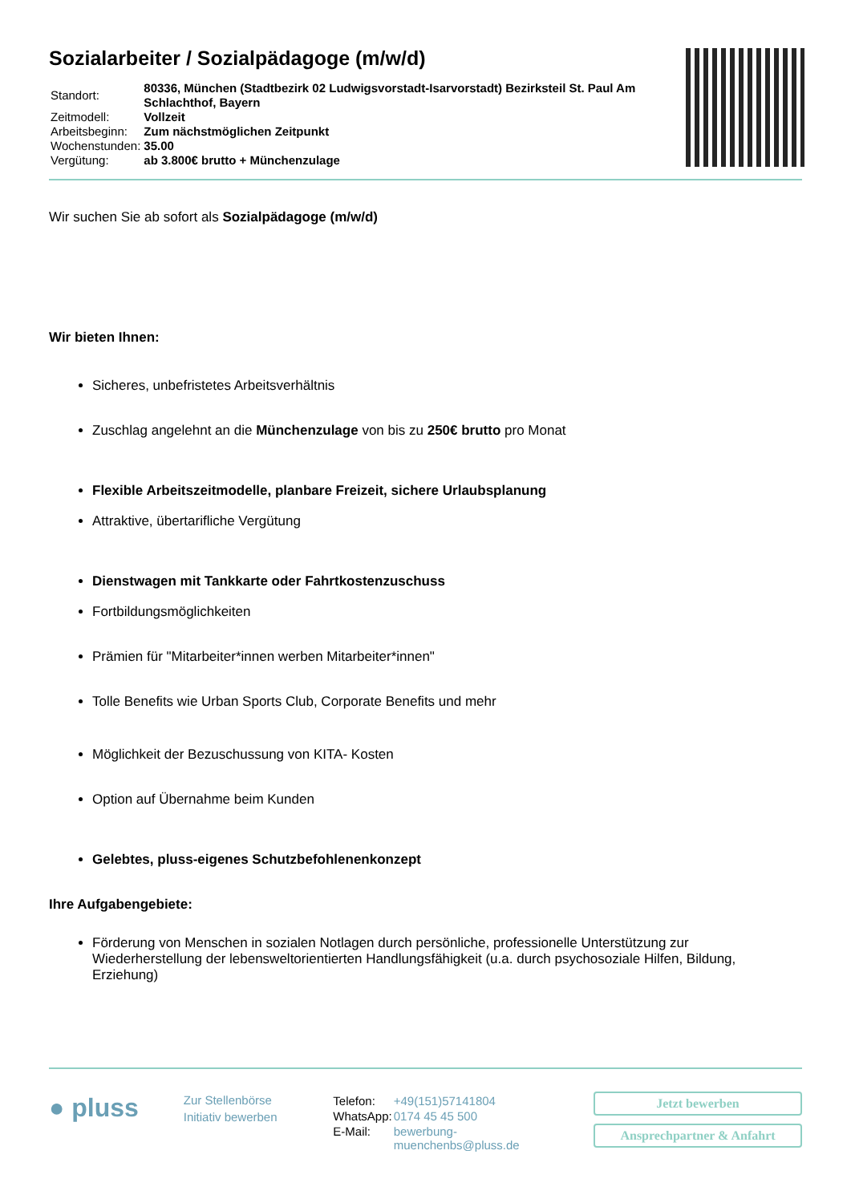Sozialarbeiter / Sozialpädagoge (m/w/d)
| Standort: | 80336, München (Stadtbezirk 02 Ludwigsvorstadt-Isarvorstadt) Bezirksteil St. Paul Am Schlachthof, Bayern |
| Zeitmodell: | Vollzeit |
| Arbeitsbeginn: | Zum nächstmöglichen Zeitpunkt |
| Wochenstunden: | 35.00 |
| Vergütung: | ab 3.800€ brutto + Münchenzulage |
Wir suchen Sie ab sofort als Sozialpädagoge (m/w/d)
Wir bieten Ihnen:
Sicheres, unbefristetes Arbeitsverhältnis
Zuschlag angelehnt an die Münchenzulage von bis zu 250€ brutto pro Monat
Flexible Arbeitszeitmodelle, planbare Freizeit, sichere Urlaubsplanung
Attraktive, übertarifliche Vergütung
Dienstwagen mit Tankkarte oder Fahrtkostenzuschuss
Fortbildungsmöglichkeiten
Prämien für "Mitarbeiter*innen werben Mitarbeiter*innen"
Tolle Benefits wie Urban Sports Club, Corporate Benefits und mehr
Möglichkeit der Bezuschussung von KITA- Kosten
Option auf Übernahme beim Kunden
Gelebtes, pluss-eigenes Schutzbefohlenenkonzept
Ihre Aufgabengebiete:
Förderung von Menschen in sozialen Notlagen durch persönliche, professionelle Unterstützung zur Wiederherstellung der lebensweltorientierten Handlungsfähigkeit (u.a. durch psychosoziale Hilfen, Bildung, Erziehung)
● pluss
Zur Stellenbörse
Initiativ bewerben
| Telefon: | +49(151)57141804 |
| WhatsApp: | 0174 45 45 500 |
| E-Mail: | bewerbung- muenchenbs@pluss.de |
Jetzt bewerben
Ansprechpartner & Anfahrt